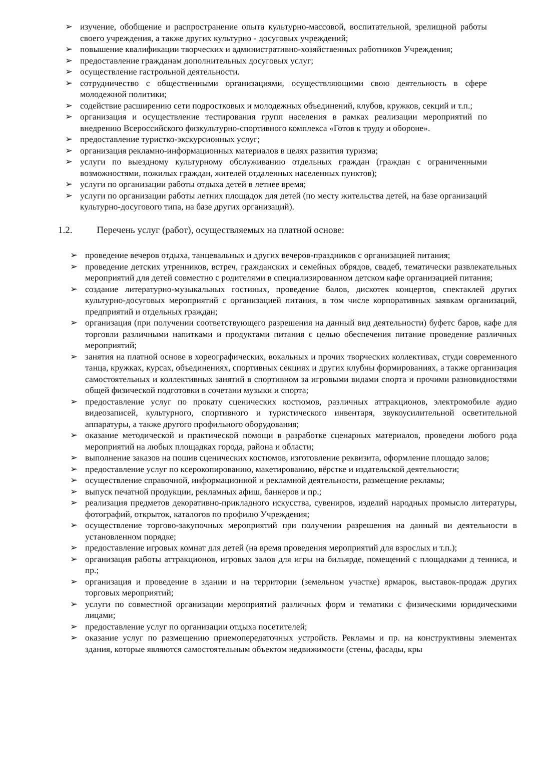➢ изучение, обобщение и распространение опыта культурно-массовой, воспитательной, зрелищной работы своего учреждения, а также других культурно - досуговых учреждений;
➢ повышение квалификации творческих и административно-хозяйственных работников Учреждения;
➢ предоставление гражданам дополнительных досуговых услуг;
➢ осуществление гастрольной деятельности.
➢ сотрудничество с общественными организациями, осуществляющими свою деятельность в сфере молодежной политики;
➢ содействие расширению сети подростковых и молодежных объединений, клубов, кружков, секций и т.п.;
➢ организация и осуществление тестирования групп населения в рамках реализации мероприятий по внедрению Всероссийского физкультурно-спортивного комплекса «Готов к труду и обороне».
➢ предоставление туристко-экскурсионных услуг;
➢ организация рекламно-информационных материалов в целях развития туризма;
➢ услуги по выездному культурному обслуживанию отдельных граждан (граждан с ограниченными возможностями, пожилых граждан, жителей отдаленных населенных пунктов);
➢ услуги по организации работы отдыха детей в летнее время;
➢ услуги по организации работы летних площадок для детей (по месту жительства детей, на базе организаций культурно-досугового типа, на базе других организаций).
1.2. Перечень услуг (работ), осуществляемых на платной основе:
➢ проведение вечеров отдыха, танцевальных и других вечеров-праздников с организацией питания;
➢ проведение детских утренников, встреч, гражданских и семейных обрядов, свадеб, тематически развлекательных мероприятий для детей совместно с родителями в специализированном детском кафе организацией питания;
➢ создание литературно-музыкальных гостиных, проведение балов, дискотек концертов, спектаклей других культурно-досуговых мероприятий с организацией питания, в том числе корпоративных заявкам организаций, предприятий и отдельных граждан;
➢ организация (при получении соответствующего разрешения на данный вид деятельности) буфетс баров, кафе для торговли различными напитками и продуктами питания с целью обеспечения питание проведение различных мероприятий;
➢ занятия на платной основе в хореографических, вокальных и прочих творческих коллективах, студи современного танца, кружках, курсах, объединениях, спортивных секциях и других клубны формированиях, а также организация самостоятельных и коллективных занятий в спортивном за игровыми видами спорта и прочими разновидностями общей физической подготовки в сочетани музыки и спорта;
➢ предоставление услуг по прокату сценических костюмов, различных аттракционов, электромобиле аудио видеозаписей, культурного, спортивного и туристического инвентаря, звукоусилительной осветительной аппаратуры, а также другого профильного оборудования;
➢ оказание методической и практической помощи в разработке сценарных материалов, проведени любого рода мероприятий на любых площадках города, района и области;
➢ выполнение заказов на пошив сценических костюмов, изготовление реквизита, оформление площадо залов;
➢ предоставление услуг по ксерокопированию, макетированию, вёрстке и издательской деятельности;
➢ осуществление справочной, информационной и рекламной деятельности, размещение рекламы;
➢ выпуск печатной продукции, рекламных афиш, баннеров и пр.;
➢ реализация предметов декоративно-прикладного искусства, сувениров, изделий народных промысло литературы, фотографий, открыток, каталогов по профилю Учреждения;
➢ осуществление торгово-закупочных мероприятий при получении разрешения на данный ви деятельности в установленном порядке;
➢ предоставление игровых комнат для детей (на время проведения мероприятий для взрослых и т.п.);
➢ организация работы аттракционов, игровых залов для игры на бильярде, помещений с площадками д тенниса, и пр.;
➢ организация и проведение в здании и на территории (земельном участке) ярмарок, выставок-продаж других торговых мероприятий;
➢ услуги по совместной организации мероприятий различных форм и тематики с физическими юридическими лицами;
➢ предоставление услуг по организации отдыха посетителей;
➢ оказание услуг по размещению приемопередаточных устройств. Рекламы и пр. на конструктивны элементах здания, которые являются самостоятельным объектом недвижимости (стены, фасады, кры